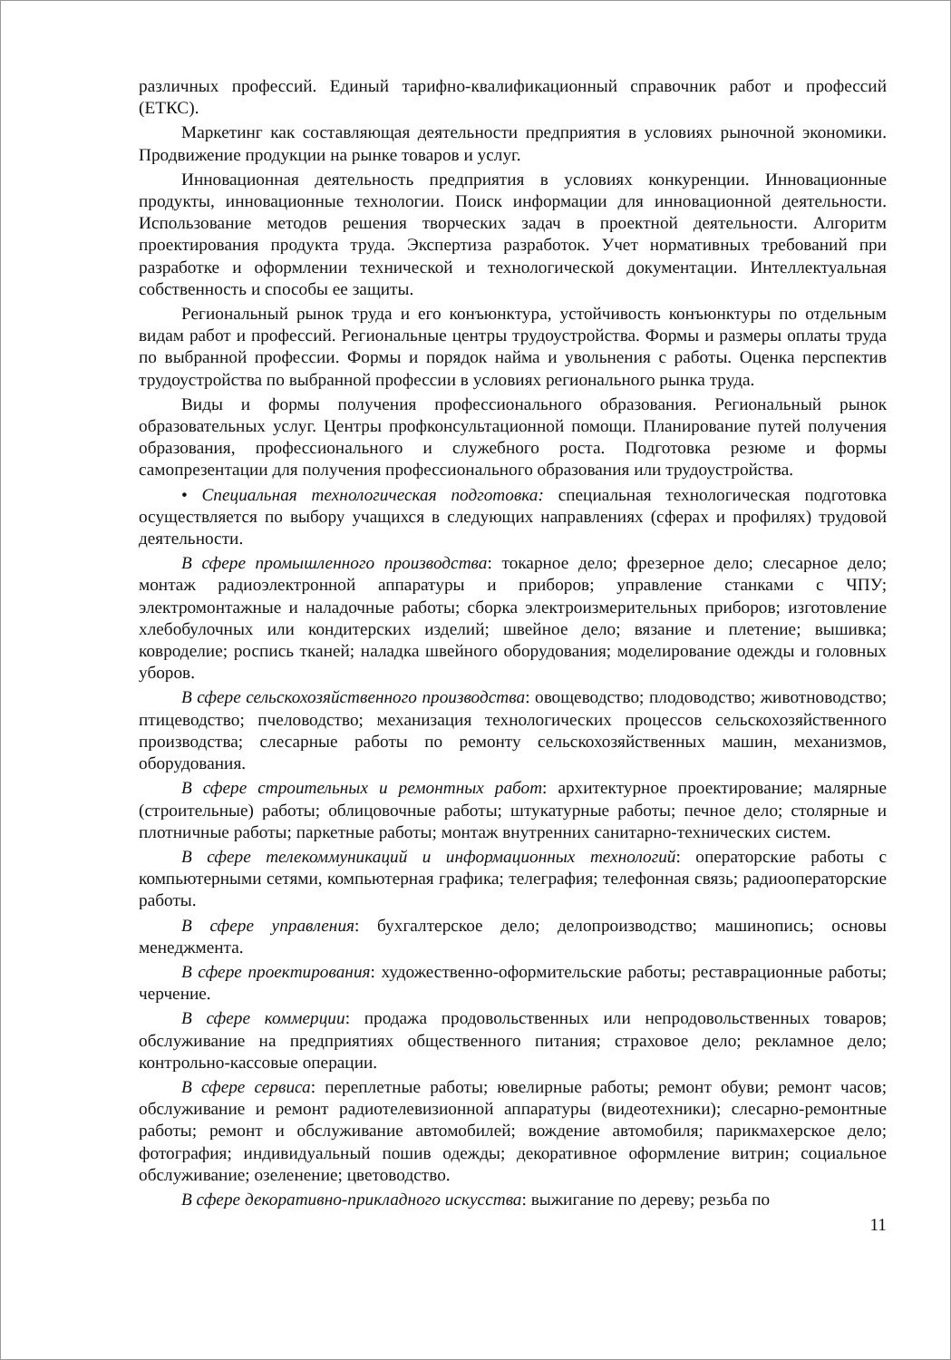различных профессий. Единый тарифно-квалификационный справочник работ и профессий (ЕТКС).
Маркетинг как составляющая деятельности предприятия в условиях рыночной экономики. Продвижение продукции на рынке товаров и услуг.
Инновационная деятельность предприятия в условиях конкуренции. Инновационные продукты, инновационные технологии. Поиск информации для инновационной деятельности. Использование методов решения творческих задач в проектной деятельности. Алгоритм проектирования продукта труда. Экспертиза разработок. Учет нормативных требований при разработке и оформлении технической и технологической документации. Интеллектуальная собственность и способы ее защиты.
Региональный рынок труда и его конъюнктура, устойчивость конъюнктуры по отдельным видам работ и профессий. Региональные центры трудоустройства. Формы и размеры оплаты труда по выбранной профессии. Формы и порядок найма и увольнения с работы. Оценка перспектив трудоустройства по выбранной профессии в условиях регионального рынка труда.
Виды и формы получения профессионального образования. Региональный рынок образовательных услуг. Центры профконсультационной помощи. Планирование путей получения образования, профессионального и служебного роста. Подготовка резюме и формы самопрезентации для получения профессионального образования или трудоустройства.
• Специальная технологическая подготовка: специальная технологическая подготовка осуществляется по выбору учащихся в следующих направлениях (сферах и профилях) трудовой деятельности.
В сфере промышленного производства: токарное дело; фрезерное дело; слесарное дело; монтаж радиоэлектронной аппаратуры и приборов; управление станками с ЧПУ; электромонтажные и наладочные работы; сборка электроизмерительных приборов; изготовление хлебобулочных или кондитерских изделий; швейное дело; вязание и плетение; вышивка; ковроделие; роспись тканей; наладка швейного оборудования; моделирование одежды и головных уборов.
В сфере сельскохозяйственного производства: овощеводство; плодоводство; животноводство; птицеводство; пчеловодство; механизация технологических процессов сельскохозяйственного производства; слесарные работы по ремонту сельскохозяйственных машин, механизмов, оборудования.
В сфере строительных и ремонтных работ: архитектурное проектирование; малярные (строительные) работы; облицовочные работы; штукатурные работы; печное дело; столярные и плотничные работы; паркетные работы; монтаж внутренних санитарно-технических систем.
В сфере телекоммуникаций и информационных технологий: операторские работы с компьютерными сетями, компьютерная графика; телеграфия; телефонная связь; радиооператорские работы.
В сфере управления: бухгалтерское дело; делопроизводство; машинопись; основы менеджмента.
В сфере проектирования: художественно-оформительские работы; реставрационные работы; черчение.
В сфере коммерции: продажа продовольственных или непродовольственных товаров; обслуживание на предприятиях общественного питания; страховое дело; рекламное дело; контрольно-кассовые операции.
В сфере сервиса: переплетные работы; ювелирные работы; ремонт обуви; ремонт часов; обслуживание и ремонт радиотелевизионной аппаратуры (видеотехники); слесарно-ремонтные работы; ремонт и обслуживание автомобилей; вождение автомобиля; парикмахерское дело; фотография; индивидуальный пошив одежды; декоративное оформление витрин; социальное обслуживание; озеленение; цветоводство.
В сфере декоративно-прикладного искусства: выжигание по дереву; резьба по
11